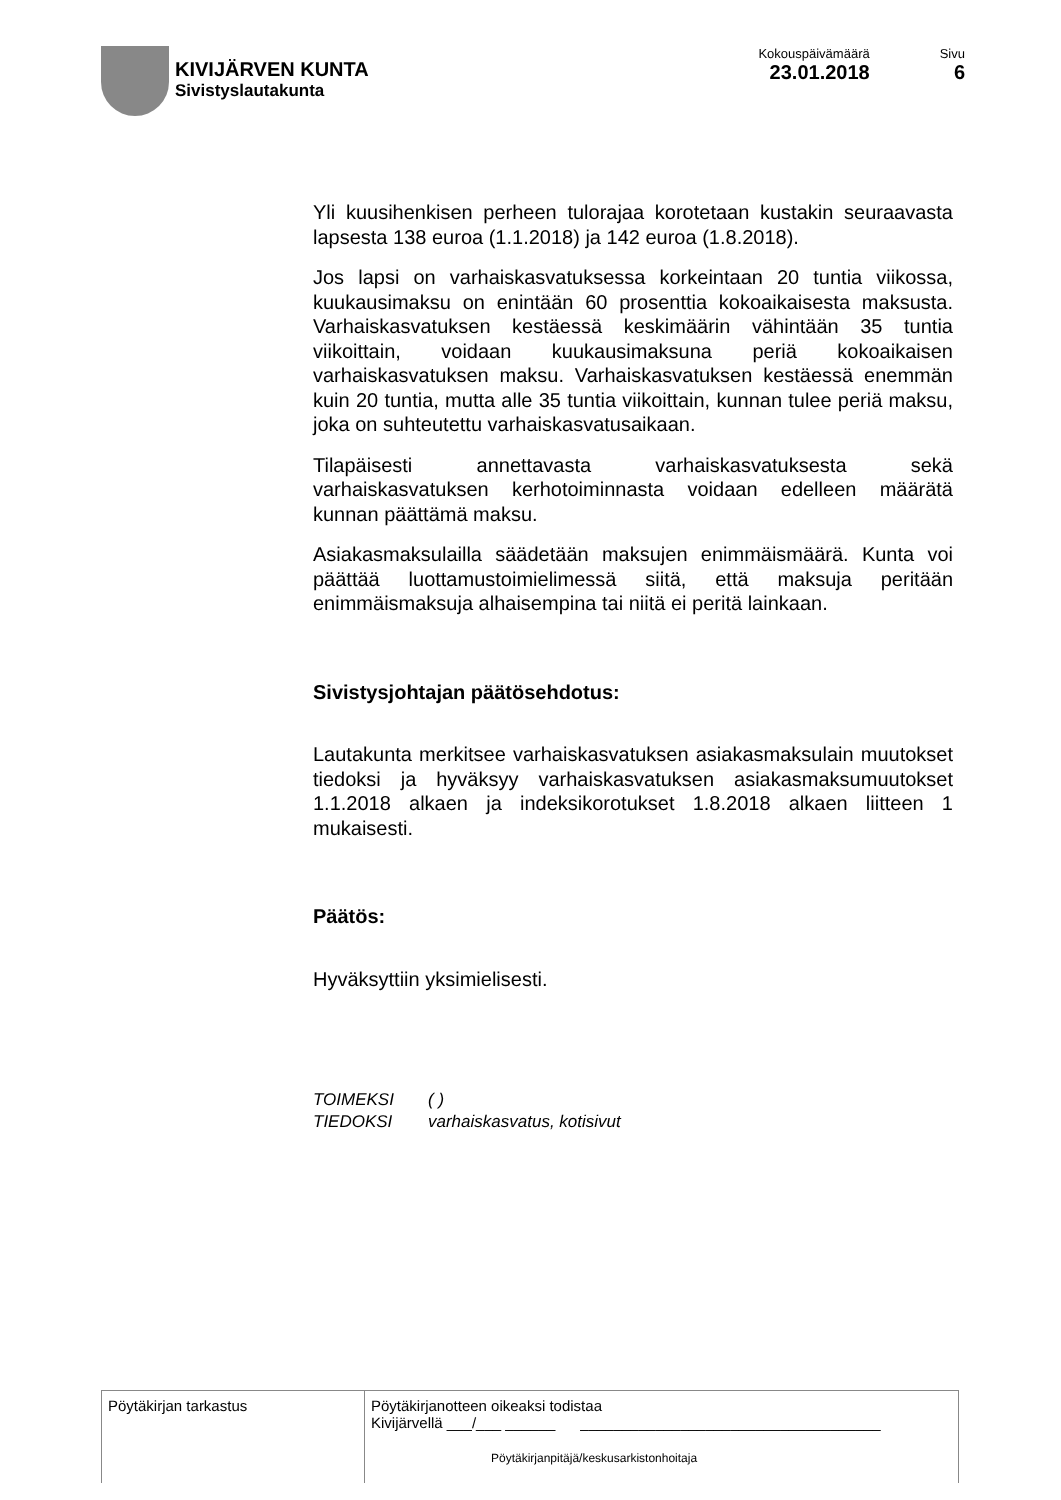KIVIJÄRVEN KUNTA
Sivistyslautakunta
Kokouspäivämäärä
23.01.2018
Sivu
6
Yli kuusihenkisen perheen tulorajaa korotetaan kustakin seuraavasta lapsesta 138 euroa (1.1.2018) ja 142 euroa (1.8.2018).
Jos lapsi on varhaiskasvatuksessa korkeintaan 20 tuntia viikossa, kuukausimaksu on enintään 60 prosenttia kokoaikaisesta maksusta. Varhaiskasvatuksen kestäessä keskimäärin vähintään 35 tuntia viikoittain, voidaan kuukausimaksuna periä kokoaikaisen varhaiskasvatuksen maksu. Varhaiskasvatuksen kestäessä enemmän kuin 20 tuntia, mutta alle 35 tuntia viikoittain, kunnan tulee periä maksu, joka on suhteutettu varhaiskasvatusaikaan.
Tilapäisesti annettavasta varhaiskasvatuksesta sekä varhaiskasvatuksen kerhotoiminnasta voidaan edelleen määrätä kunnan päättämä maksu.
Asiakasmaksulailla säädetään maksujen enimmäismäärä. Kunta voi päättää luottamustoimielimessä siitä, että maksuja peritään enimmäismaksuja alhaisempina tai niitä ei peritä lainkaan.
Sivistysjohtajan päätösehdotus:
Lautakunta merkitsee varhaiskasvatuksen asiakasmaksulain muutokset tiedoksi ja hyväksyy varhaiskasvatuksen asiakasmaksumuutokset 1.1.2018 alkaen ja indeksikorotukset 1.8.2018 alkaen liitteen 1 mukaisesti.
Päätös:
Hyväksyttiin yksimielisesti.
TOIMEKSI ( )
TIEDOKSI varhaiskasvatus, kotisivut
| Pöytäkirjan tarkastus | Pöytäkirjanotteen oikeaksi todistaa Kivijärvellä ___/___ ______ ____________________________________ Pöytäkirjanpitäjä/keskusarkistonhoitaja |